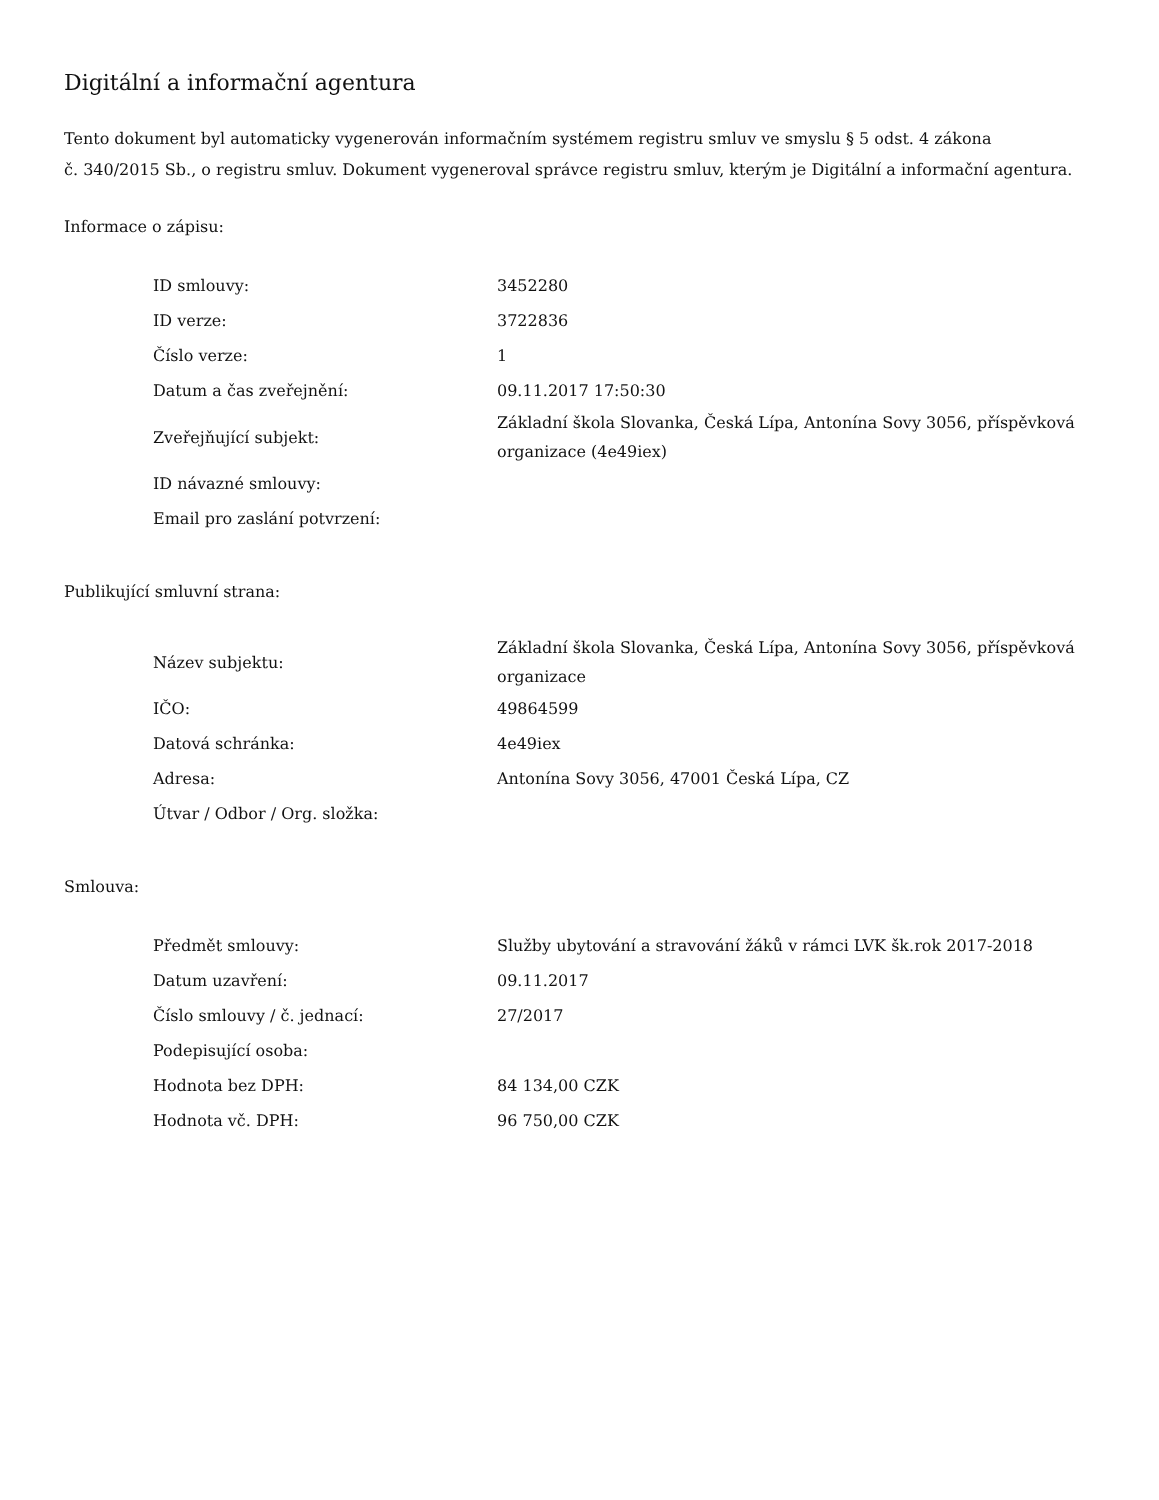Digitální a informační agentura
Tento dokument byl automaticky vygenerován informačním systémem registru smluv ve smyslu § 5 odst. 4 zákona
č. 340/2015 Sb., o registru smluv. Dokument vygeneroval správce registru smluv, kterým je Digitální a informační agentura.
Informace o zápisu:
| ID smlouvy: | 3452280 |
| ID verze: | 3722836 |
| Číslo verze: | 1 |
| Datum a čas zveřejnění: | 09.11.2017 17:50:30 |
| Zveřejňující subjekt: | Základní škola Slovanka, Česká Lípa, Antonína Sovy 3056, příspěvková organizace (4e49iex) |
| ID návazné smlouvy: | |
| Email pro zaslání potvrzení: | |
Publikující smluvní strana:
| Název subjektu: | Základní škola Slovanka, Česká Lípa, Antonína Sovy 3056, příspěvková organizace |
| IČO: | 49864599 |
| Datová schránka: | 4e49iex |
| Adresa: | Antonína Sovy 3056, 47001 Česká Lípa, CZ |
| Útvar / Odbor / Org. složka: | |
Smlouva:
| Předmět smlouvy: | Služby ubytování a stravování žáků v rámci LVK šk.rok 2017-2018 |
| Datum uzavření: | 09.11.2017 |
| Číslo smlouvy / č. jednací: | 27/2017 |
| Podepisující osoba: | |
| Hodnota bez DPH: | 84 134,00 CZK |
| Hodnota vč. DPH: | 96 750,00 CZK |